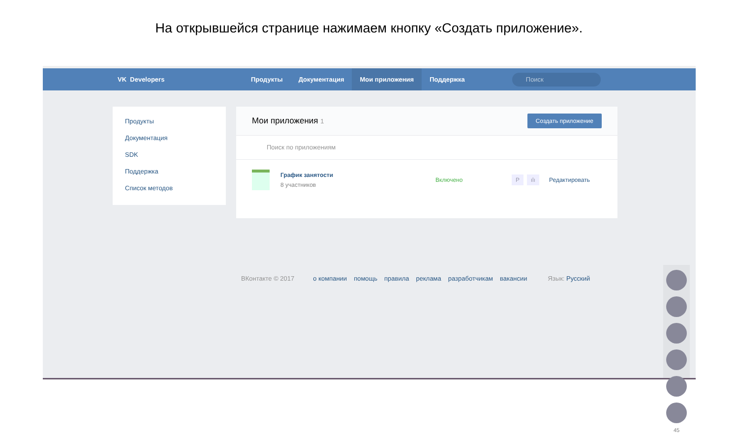На открывшейся странице нажимаем кнопку «Создать приложение».
VK Developers
Продукты Документация Мои приложения Поддержка
Поиск
Продукты
Документация
SDK
Поддержка
Список методов
Мои приложения 1 Создать приложение
Поиск по приложениям
График занятости
8 участников
Включено
P ılı Редактировать
ВКонтакте © 2017 о компании помощь правила реклама разработчикам вакансии Язык: Русский
45